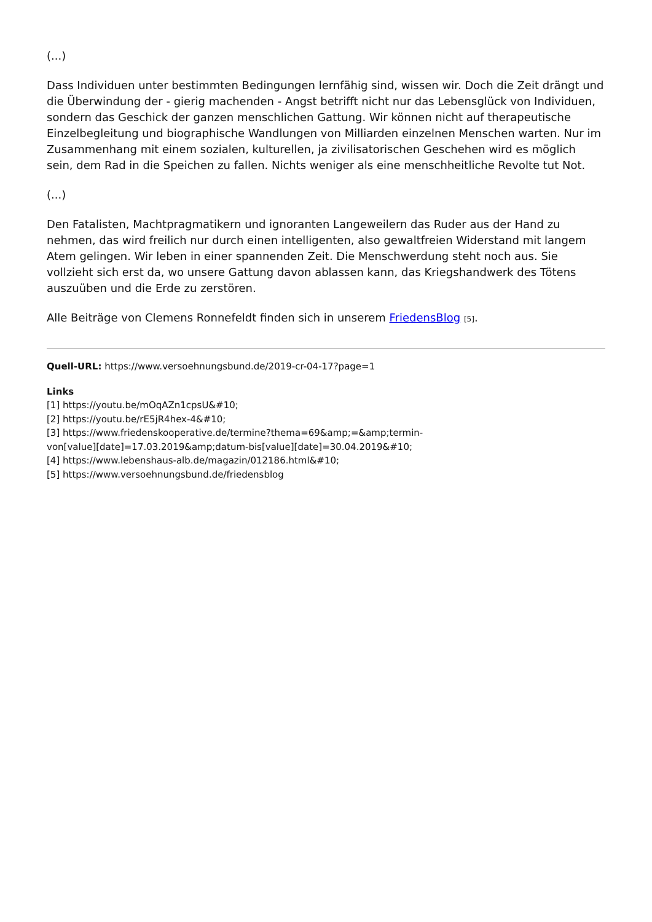(...)
Dass Individuen unter bestimmten Bedingungen lernfähig sind, wissen wir. Doch die Zeit drängt und die Überwindung der - gierig machenden - Angst betrifft nicht nur das Lebensglück von Individuen, sondern das Geschick der ganzen menschlichen Gattung. Wir können nicht auf therapeutische Einzelbegleitung und biographische Wandlungen von Milliarden einzelnen Menschen warten. Nur im Zusammenhang mit einem sozialen, kulturellen, ja zivilisatorischen Geschehen wird es möglich sein, dem Rad in die Speichen zu fallen. Nichts weniger als eine menschheitliche Revolte tut Not.
(...)
Den Fatalisten, Machtpragmatikern und ignoranten Langeweilern das Ruder aus der Hand zu nehmen, das wird freilich nur durch einen intelligenten, also gewaltfreien Widerstand mit langem Atem gelingen. Wir leben in einer spannenden Zeit. Die Menschwerdung steht noch aus. Sie vollzieht sich erst da, wo unsere Gattung davon ablassen kann, das Kriegshandwerk des Tötens auszuüben und die Erde zu zerstören.
Alle Beiträge von Clemens Ronnefeldt finden sich in unserem FriedensBlog <sup>[5]</sup>.
Quell-URL: https://www.versoehnungsbund.de/2019-cr-04-17?page=1
Links
[1] https://youtu.be/mOqAZn1cpsU&#10;
[2] https://youtu.be/rE5jR4hex-4&#10;
[3] https://www.friedenskooperative.de/termine?thema=69&amp;=&amp;termin-
von[value][date]=17.03.2019&amp;datum-bis[value][date]=30.04.2019&#10;
[4] https://www.lebenshaus-alb.de/magazin/012186.html&#10;
[5] https://www.versoehnungsbund.de/friedensblog